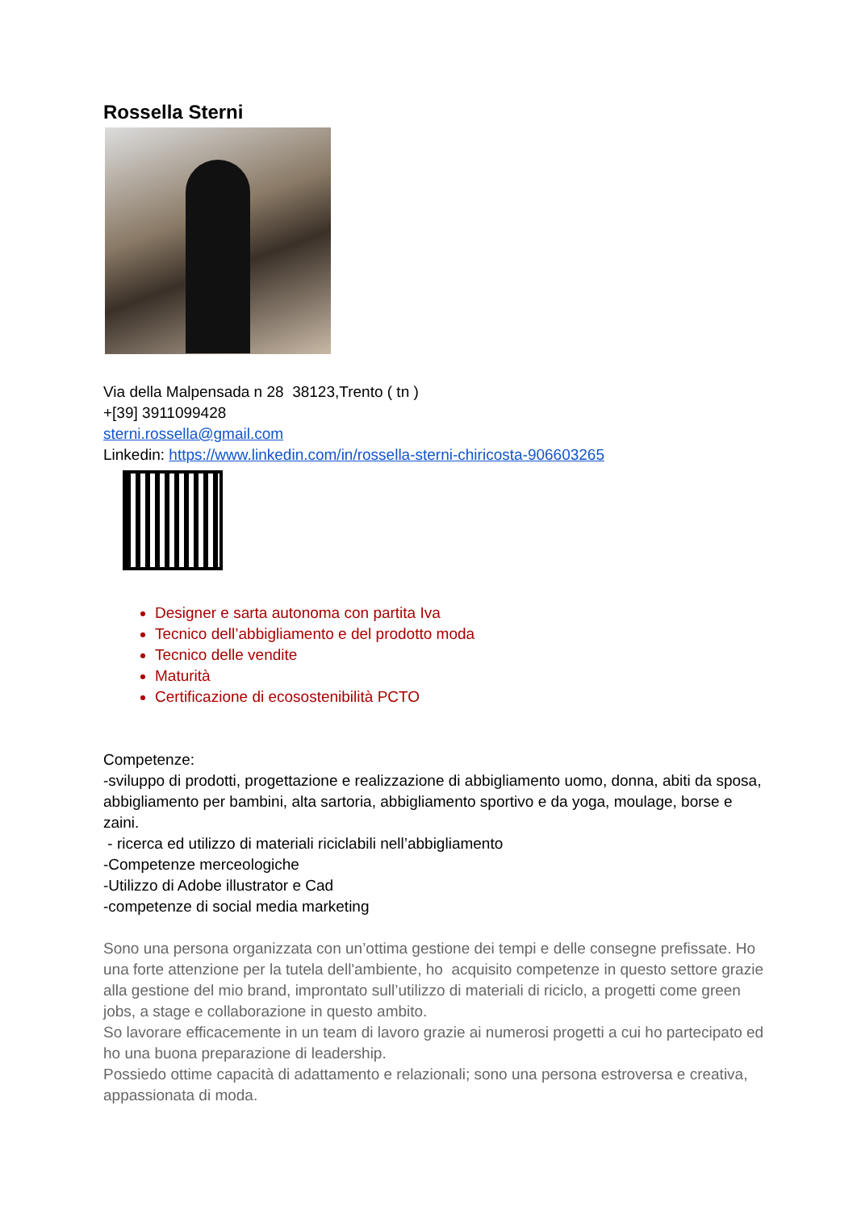Rossella Sterni
Via della Malpensada n 28 38123,Trento ( tn )
+[39] 3911099428
sterni.rossella@gmail.com
Linkedin: https://www.linkedin.com/in/rossella-sterni-chiricosta-906603265
Designer e sarta autonoma con partita Iva
Tecnico dell’abbigliamento e del prodotto moda
Tecnico delle vendite
Maturità
Certificazione di ecosostenibilità PCTO
Competenze:
-sviluppo di prodotti, progettazione e realizzazione di abbigliamento uomo, donna, abiti da sposa, abbigliamento per bambini, alta sartoria, abbigliamento sportivo e da yoga, moulage, borse e zaini.
- ricerca ed utilizzo di materiali riciclabili nell’abbigliamento
-Competenze merceologiche
-Utilizzo di Adobe illustrator e Cad
-competenze di social media marketing
Sono una persona organizzata con un’ottima gestione dei tempi e delle consegne prefissate. Ho una forte attenzione per la tutela dell'ambiente, ho acquisito competenze in questo settore grazie alla gestione del mio brand, improntato sull’utilizzo di materiali di riciclo, a progetti come green jobs, a stage e collaborazione in questo ambito.
So lavorare efficacemente in un team di lavoro grazie ai numerosi progetti a cui ho partecipato ed ho una buona preparazione di leadership.
Possiedo ottime capacità di adattamento e relazionali; sono una persona estroversa e creativa, appassionata di moda.